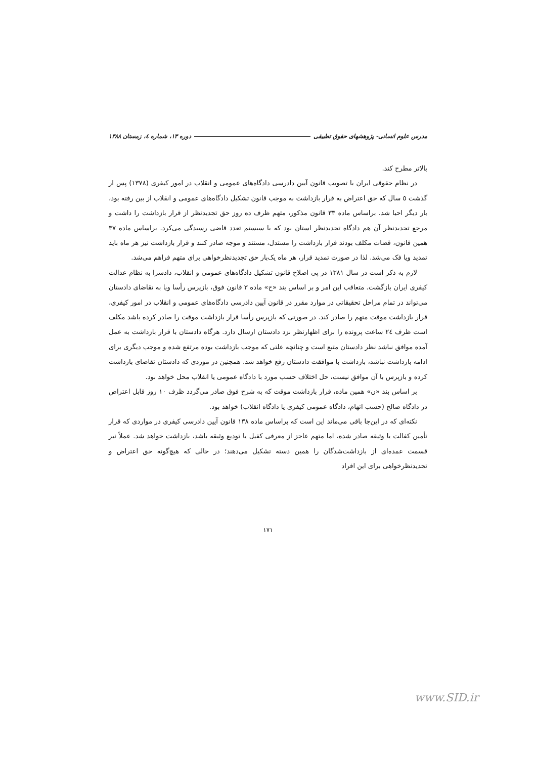مدرس علوم انسانی- پژوهشهای حقوق تطبیقی دوره ۱۳، شماره ٤، زمستان ۱۳۸۸
بالاتر مطرح کند.
در نظام حقوقی ایران با تصویب قانون آیین دادرسی دادگاه‌های عمومی و انقلاب در امور کیفری (۱۳۷۸) پس از گذشت ٥ سال که حق اعتراض به قرار بازداشت به موجب قانون تشکیل دادگاه‌های عمومی و انقلاب از بین رفته بود، بار دیگر احیا شد. براساس ماده ۳۳ قانون مذکور، متهم ظرف ده روز حق تجدیدنظر از قرار بازداشت را داشت و مرجع تجدیدنظر آن هم دادگاه تجدیدنظر استان بود که با سیستم تعدد قاضی رسیدگی می‌کرد. براساس ماده ۳۷ همین قانون، قضات مکلف بودند قرار بازداشت را مستدل، مستند و موجه صادر کنند و قرار بازداشت نیز هر ماه باید تمدید ویا فک می‌شد. لذا در صورت تمدید قرار، هر ماه یک‌بار حق تجدیدنظرخواهی برای متهم فراهم می‌شد.
لازم به ذکر است در سال ۱۳۸۱ در پی اصلاح قانون تشکیل دادگاه‌های عمومی و انقلاب، دادسرا به نظام عدالت کیفری ایران بازگشت. متعاقب این امر و بر اساس بند «ح» ماده ۳ قانون فوق، بازپرس رأسا ویا به تقاضای دادستان می‌تواند در تمام مراحل تحقیقاتی در موارد مقرر در قانون آیین دادرسی دادگاه‌های عمومی و انقلاب در امور کیفری، قرار بازداشت موقت متهم را صادر کند. در صورتی که بازپرس رأسا قرار بازداشت موقت را صادر کرده باشد مکلف است ظرف ٢٤ ساعت پرونده را برای اظهارنظر نزد دادستان ارسال دارد. هرگاه دادستان با قرار بازداشت به عمل آمده موافق نباشد نظر دادستان متبع است و چنانچه علتی که موجب بازداشت بوده مرتفع شده و موجب دیگری برای ادامه بازداشت نباشد، بازداشت با موافقت دادستان رفع خواهد شد. همچنین در موردی که دادستان تقاضای بازداشت کرده و بازپرس با آن موافق نیست، حل اختلاف حسب مورد با دادگاه عمومی یا انقلاب محل خواهد بود.
بر اساس بند «ن» همین ماده، قرار بازداشت موقت که به شرح فوق صادر می‌گردد ظرف ۱۰ روز قابل اعتراض در دادگاه صالح (حسب اتهام، دادگاه عمومی کیفری یا دادگاه انقلاب) خواهد بود.
نکته‌ای که در این‌جا باقی می‌ماند این است که براساس ماده ۱۳۸ قانون آیین دادرسی کیفری در مواردی که قرار تأمین کفالت یا وثیقه صادر شده، اما متهم عاجز از معرفی کفیل یا تودیع وثیقه باشد، بازداشت خواهد شد. عملاً نیز قسمت عمده‌ای از بازداشت‌شدگان را همین دسته تشکیل می‌دهند؛ در حالی که هیچ‌گونه حق اعتراض و تجدیدنظرخواهی برای این افراد
۱۷۱
www.SID.ir